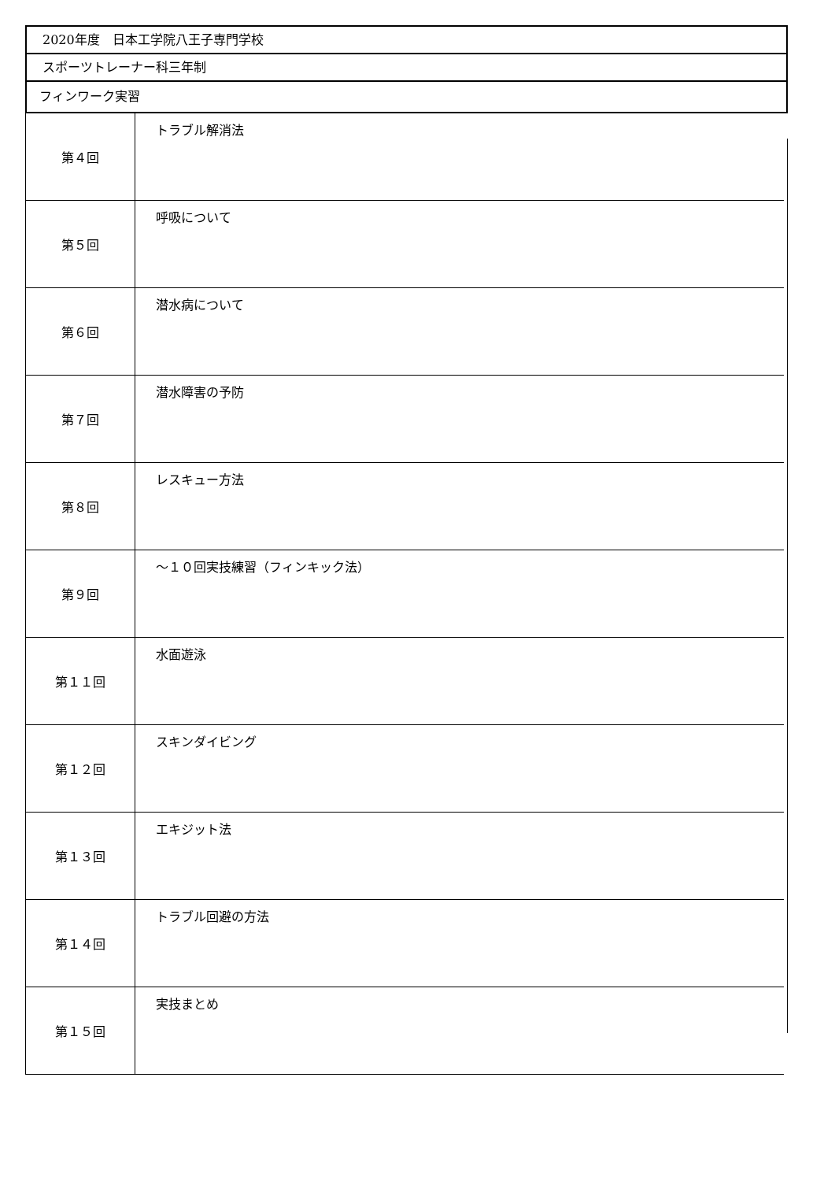2020年度　日本工学院八王子専門学校
スポーツトレーナー科三年制
フィンワーク実習
| 第４回 | トラブル解消法 |
| 第５回 | 呼吸について |
| 第６回 | 潜水病について |
| 第７回 | 潜水障害の予防 |
| 第８回 | レスキュー方法 |
| 第９回 | ～１０回実技練習（フィンキック法） |
| 第１１回 | 水面遊泳 |
| 第１２回 | スキンダイビング |
| 第１３回 | エキジット法 |
| 第１４回 | トラブル回避の方法 |
| 第１５回 | 実技まとめ |